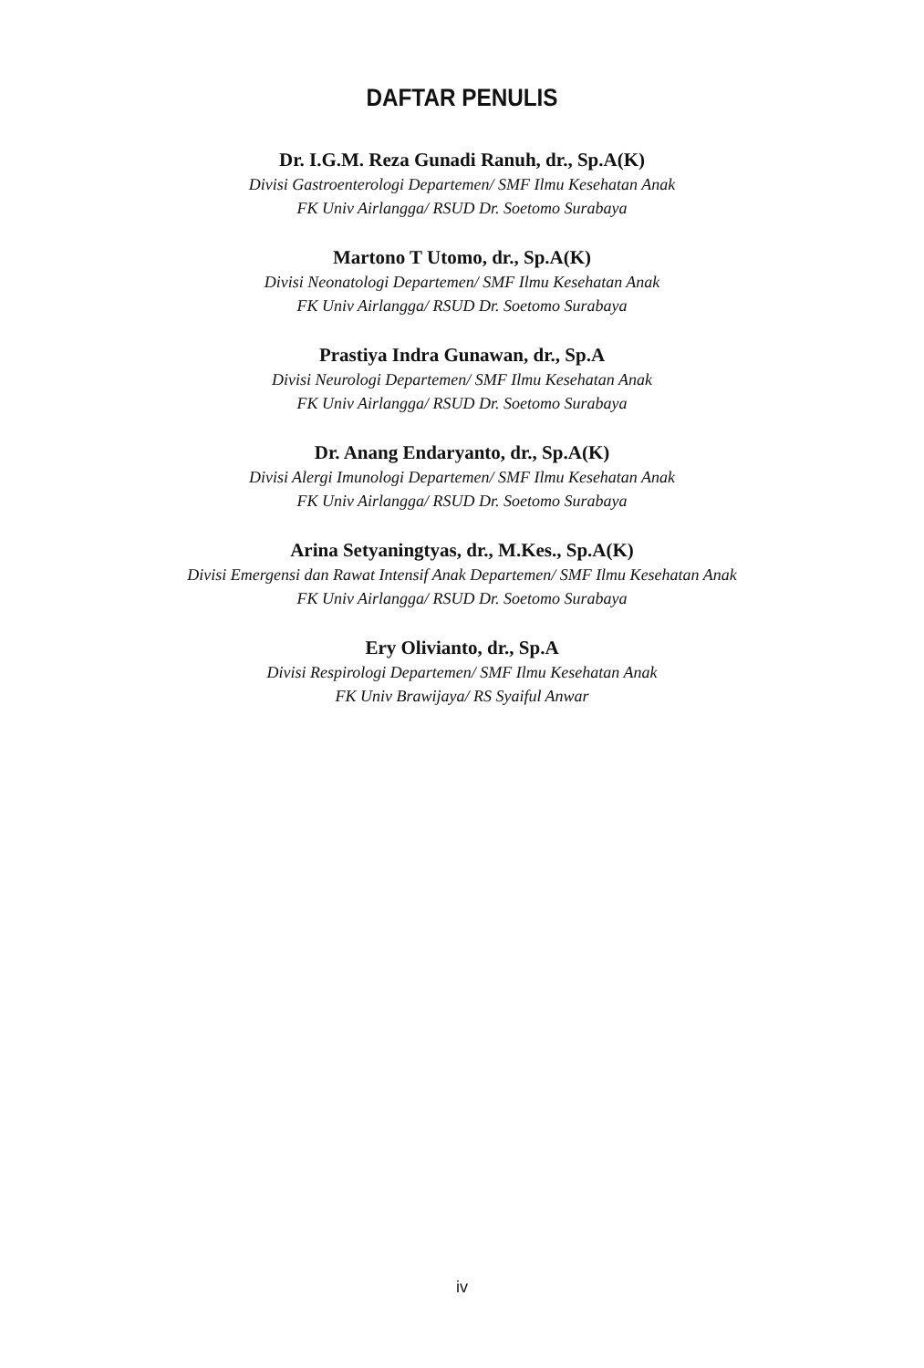DAFTAR PENULIS
Dr. I.G.M. Reza Gunadi Ranuh, dr., Sp.A(K)
Divisi Gastroenterologi Departemen/ SMF Ilmu Kesehatan Anak
FK Univ Airlangga/ RSUD Dr. Soetomo Surabaya
Martono T Utomo, dr., Sp.A(K)
Divisi Neonatologi Departemen/ SMF Ilmu Kesehatan Anak
FK Univ Airlangga/ RSUD Dr. Soetomo Surabaya
Prastiya Indra Gunawan, dr., Sp.A
Divisi Neurologi Departemen/ SMF Ilmu Kesehatan Anak
FK Univ Airlangga/ RSUD Dr. Soetomo Surabaya
Dr. Anang Endaryanto, dr., Sp.A(K)
Divisi Alergi Imunologi Departemen/ SMF Ilmu Kesehatan Anak
FK Univ Airlangga/ RSUD Dr. Soetomo Surabaya
Arina Setyaningtyas, dr., M.Kes., Sp.A(K)
Divisi Emergensi dan Rawat Intensif Anak Departemen/ SMF Ilmu Kesehatan Anak
FK Univ Airlangga/ RSUD Dr. Soetomo Surabaya
Ery Olivianto, dr., Sp.A
Divisi Respirologi Departemen/ SMF Ilmu Kesehatan Anak
FK Univ Brawijaya/ RS Syaiful Anwar
iv